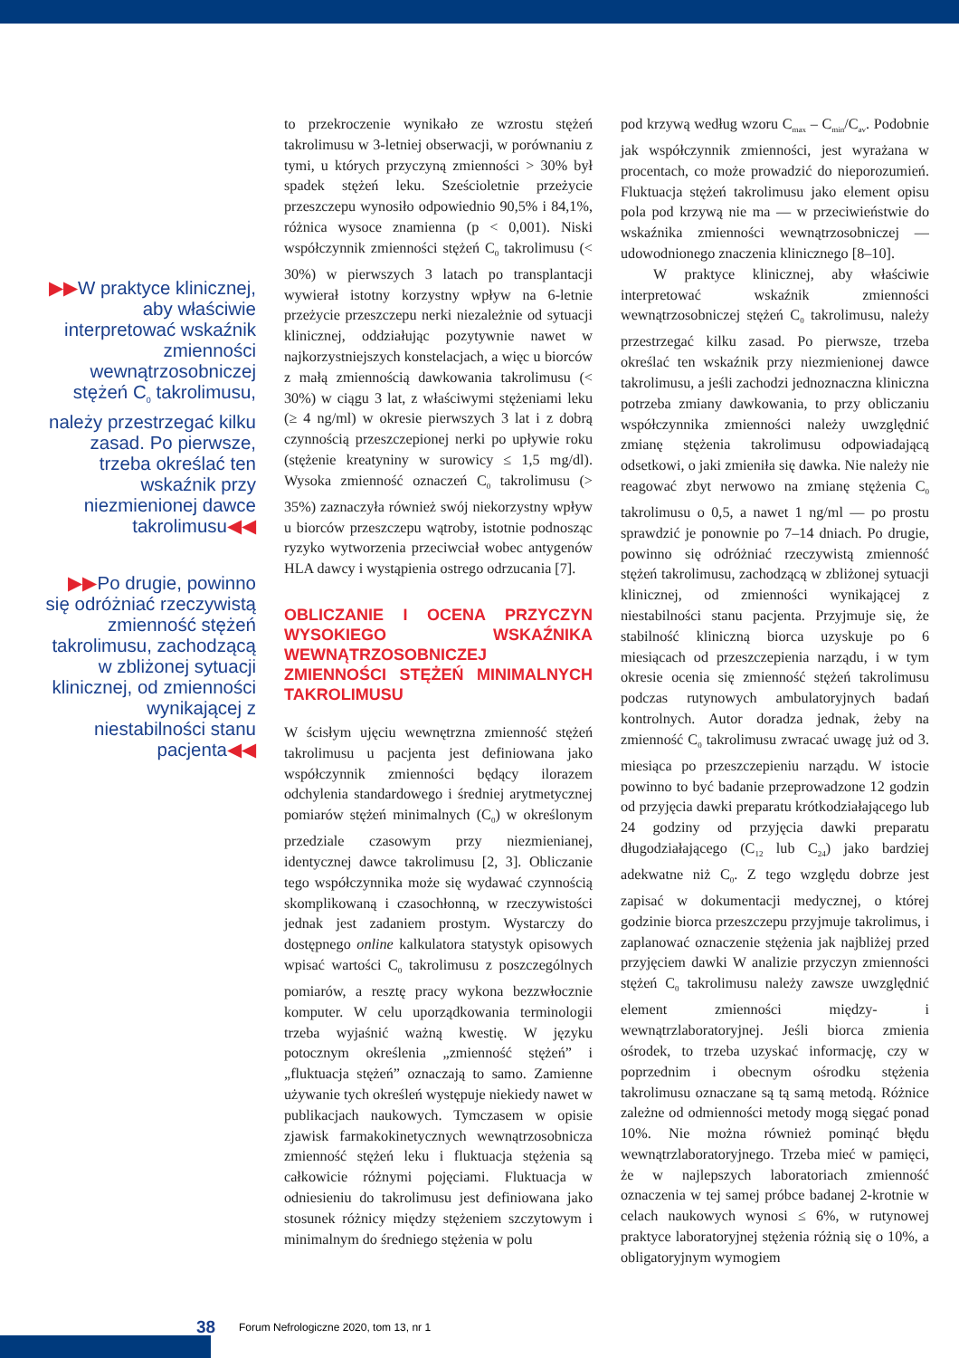▶▶W praktyce klinicznej, aby właściwie interpretować wskaźnik zmienności wewnątrzosobniczej stężeń C<sub>0</sub> takrolimusu, należy przestrzegać kilku zasad. Po pierwsze, trzeba określać ten wskaźnik przy niezmienionej dawce takrolimusu◀◀
▶▶Po drugie, powinno się odróżniać rzeczywistą zmienność stężeń takrolimusu, zachodzącą w zbliżonej sytuacji klinicznej, od zmienności wynikającej z niestabilności stanu pacjenta◀◀
to przekroczenie wynikało ze wzrostu stężeń takrolimusu w 3-letniej obserwacji, w porównaniu z tymi, u których przyczyną zmienności > 30% był spadek stężeń leku. Sześcioletnie przeżycie przeszczepu wynosiło odpowiednio 90,5% i 84,1%, różnica wysoce znamienna (p < 0,001). Niski współczynnik zmienności stężeń C<sub>0</sub> takrolimusu (< 30%) w pierwszych 3 latach po transplantacji wywierał istotny korzystny wpływ na 6-letnie przeżycie przeszczepu nerki niezależnie od sytuacji klinicznej, oddziałując pozytywnie nawet w najkorzystniejszych konstelacjach, a więc u biorców z małą zmiennością dawkowania takrolimusu (< 30%) w ciągu 3 lat, z właściwymi stężeniami leku (≥ 4 ng/ml) w okresie pierwszych 3 lat i z dobrą czynnością przeszczepionej nerki po upływie roku (stężenie kreatyniny w surowicy ≤ 1,5 mg/dl). Wysoka zmienność oznaczeń C<sub>0</sub> takrolimusu (> 35%) zaznaczyła również swój niekorzystny wpływ u biorców przeszczepu wątroby, istotnie podnosząc ryzyko wytworzenia przeciwciał wobec antygenów HLA dawcy i wystąpienia ostrego odrzucania [7].
OBLICZANIE I OCENA PRZYCZYN WYSOKIEGO WSKAŹNIKA WEWNĄTRZOSOBNICZEJ ZMIENNOŚCI STĘŻEŃ MINIMALNYCH TAKROLIMUSU
W ścisłym ujęciu wewnętrzna zmienność stężeń takrolimusu u pacjenta jest definiowana jako współczynnik zmienności będący ilorazem odchylenia standardowego i średniej arytmetycznej pomiarów stężeń minimalnych (C<sub>0</sub>) w określonym przedziale czasowym przy niezmienianej, identycznej dawce takrolimusu [2, 3]. Obliczanie tego współczynnika może się wydawać czynnością skomplikowaną i czasochłonną, w rzeczywistości jednak jest zadaniem prostym. Wystarczy do dostępnego online kalkulatora statystyk opisowych wpisać wartości C<sub>0</sub> takrolimusu z poszczególnych pomiarów, a resztę pracy wykona bezzwłocznie komputer. W celu uporządkowania terminologii trzeba wyjaśnić ważną kwestię. W języku potocznym określenia „zmienność stężeń” i „fluktuacja stężeń” oznaczają to samo. Zamienne używanie tych określeń występuje niekiedy nawet w publikacjach naukowych. Tymczasem w opisie zjawisk farmakokinetycznych wewnątrzosobnicza zmienność stężeń leku i fluktuacja stężenia są całkowicie różnymi pojęciami. Fluktuacja w odniesieniu do takrolimusu jest definiowana jako stosunek różnicy między stężeniem szczytowym i minimalnym do średniego stężenia w polu
pod krzywą według wzoru C<sub>max</sub> – C<sub>min</sub>/C<sub>av</sub>. Podobnie jak współczynnik zmienności, jest wyrażana w procentach, co może prowadzić do nieporozumień. Fluktuacja stężeń takrolimusu jako element opisu pola pod krzywą nie ma — w przeciwieństwie do wskaźnika zmienności wewnątrzosobniczej — udowodnionego znaczenia klinicznego [8–10].
W praktyce klinicznej, aby właściwie interpretować wskaźnik zmienności wewnątrzosobniczej stężeń C<sub>0</sub> takrolimusu, należy przestrzegać kilku zasad. Po pierwsze, trzeba określać ten wskaźnik przy niezmienionej dawce takrolimusu, a jeśli zachodzi jednoznaczna kliniczna potrzeba zmiany dawkowania, to przy obliczaniu współczynnika zmienności należy uwzględnić zmianę stężenia takrolimusu odpowiadającą odsetkowi, o jaki zmieniła się dawka. Nie należy nie reagować zbyt nerwowo na zmianę stężenia C<sub>0</sub> takrolimusu o 0,5, a nawet 1 ng/ml — po prostu sprawdzić je ponownie po 7–14 dniach. Po drugie, powinno się odróżniać rzeczywistą zmienność stężeń takrolimusu, zachodzącą w zbliżonej sytuacji klinicznej, od zmienności wynikającej z niestabilności stanu pacjenta. Przyjmuje się, że stabilność kliniczną biorca uzyskuje po 6 miesiącach od przeszczepienia narządu, i w tym okresie ocenia się zmienność stężeń takrolimusu podczas rutynowych ambulatoryjnych badań kontrolnych. Autor doradza jednak, żeby na zmienność C<sub>0</sub> takrolimusu zwracać uwagę już od 3. miesiąca po przeszczepieniu narządu. W istocie powinno to być badanie przeprowadzone 12 godzin od przyjęcia dawki preparatu krótkodziałającego lub 24 godziny od przyjęcia dawki preparatu długodziałającego (C<sub>12</sub> lub C<sub>24</sub>) jako bardziej adekwatne niż C<sub>0</sub>. Z tego względu dobrze jest zapisać w dokumentacji medycznej, o której godzinie biorca przeszczepu przyjmuje takrolimus, i zaplanować oznaczenie stężenia jak najbliżej przed przyjęciem dawki W analizie przyczyn zmienności stężeń C<sub>0</sub> takrolimusu należy zawsze uwzględnić element zmienności między- i wewnątrzlaboratoryjnej. Jeśli biorca zmienia ośrodek, to trzeba uzyskać informację, czy w poprzednim i obecnym ośrodku stężenia takrolimusu oznaczane są tą samą metodą. Różnice zależne od odmienności metody mogą sięgać ponad 10%. Nie można również pominąć błędu wewnątrzlaboratoryjnego. Trzeba mieć w pamięci, że w najlepszych laboratoriach zmienność oznaczenia w tej samej próbce badanej 2-krotnie w celach naukowych wynosi ≤ 6%, w rutynowej praktyce laboratoryjnej stężenia różnią się o 10%, a obligatoryjnym wymogiem
38 Forum Nefrologiczne 2020, tom 13, nr 1